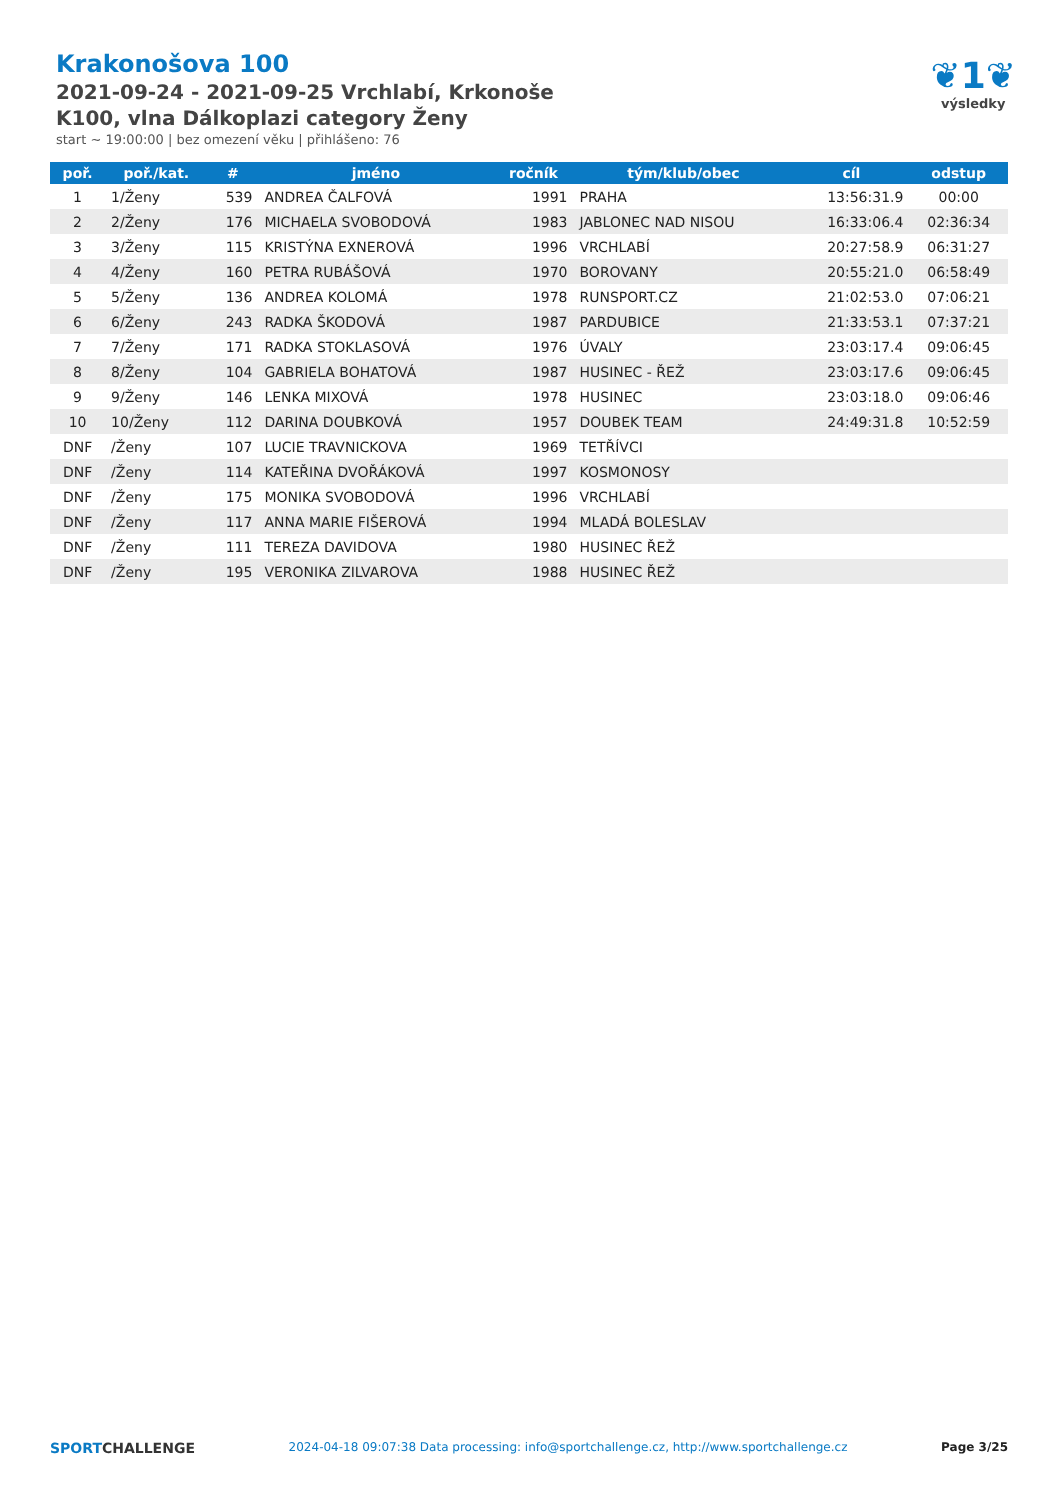Krakonošova 100
2021-09-24 - 2021-09-25 Vrchlabí, Krkonoše
K100, vlna Dálkoplazi category Ženy
start ~ 19:00:00 | bez omezení věku | přihlášeno: 76
❦1❦
výsledky
| poř. | poř./kat. | # | jméno | ročník | tým/klub/obec | cíl | odstup |
| --- | --- | --- | --- | --- | --- | --- | --- |
| 1 | 1/Ženy | 539 | ANDREA ČALFOVÁ | 1991 | PRAHA | 13:56:31.9 | 00:00 |
| 2 | 2/Ženy | 176 | MICHAELA SVOBODOVÁ | 1983 | JABLONEC NAD NISOU | 16:33:06.4 | 02:36:34 |
| 3 | 3/Ženy | 115 | KRISTÝNA EXNEROVÁ | 1996 | VRCHLABÍ | 20:27:58.9 | 06:31:27 |
| 4 | 4/Ženy | 160 | PETRA RUBÁŠOVÁ | 1970 | BOROVANY | 20:55:21.0 | 06:58:49 |
| 5 | 5/Ženy | 136 | ANDREA KOLOMÁ | 1978 | RUNSPORT.CZ | 21:02:53.0 | 07:06:21 |
| 6 | 6/Ženy | 243 | RADKA ŠKODOVÁ | 1987 | PARDUBICE | 21:33:53.1 | 07:37:21 |
| 7 | 7/Ženy | 171 | RADKA STOKLASOVÁ | 1976 | ÚVALY | 23:03:17.4 | 09:06:45 |
| 8 | 8/Ženy | 104 | GABRIELA BOHATOVÁ | 1987 | HUSINEC - ŘEŽ | 23:03:17.6 | 09:06:45 |
| 9 | 9/Ženy | 146 | LENKA MIXOVÁ | 1978 | HUSINEC | 23:03:18.0 | 09:06:46 |
| 10 | 10/Ženy | 112 | DARINA DOUBKOVÁ | 1957 | DOUBEK TEAM | 24:49:31.8 | 10:52:59 |
| DNF | /Ženy | 107 | LUCIE TRAVNICKOVA | 1969 | TETŘÍVCI | | |
| DNF | /Ženy | 114 | KATEŘINA DVOŘÁKOVÁ | 1997 | KOSMONOSY | | |
| DNF | /Ženy | 175 | MONIKA SVOBODOVÁ | 1996 | VRCHLABÍ | | |
| DNF | /Ženy | 117 | ANNA MARIE FIŠEROVÁ | 1994 | MLADÁ BOLESLAV | | |
| DNF | /Ženy | 111 | TEREZA DAVIDOVA | 1980 | HUSINEC ŘEŽ | | |
| DNF | /Ženy | 195 | VERONIKA ZILVAROVA | 1988 | HUSINEC ŘEŽ | | |
SPORTCHALLENGE
2024-04-18 09:07:38 Data processing: info@sportchallenge.cz, http://www.sportchallenge.cz
Page 3/25